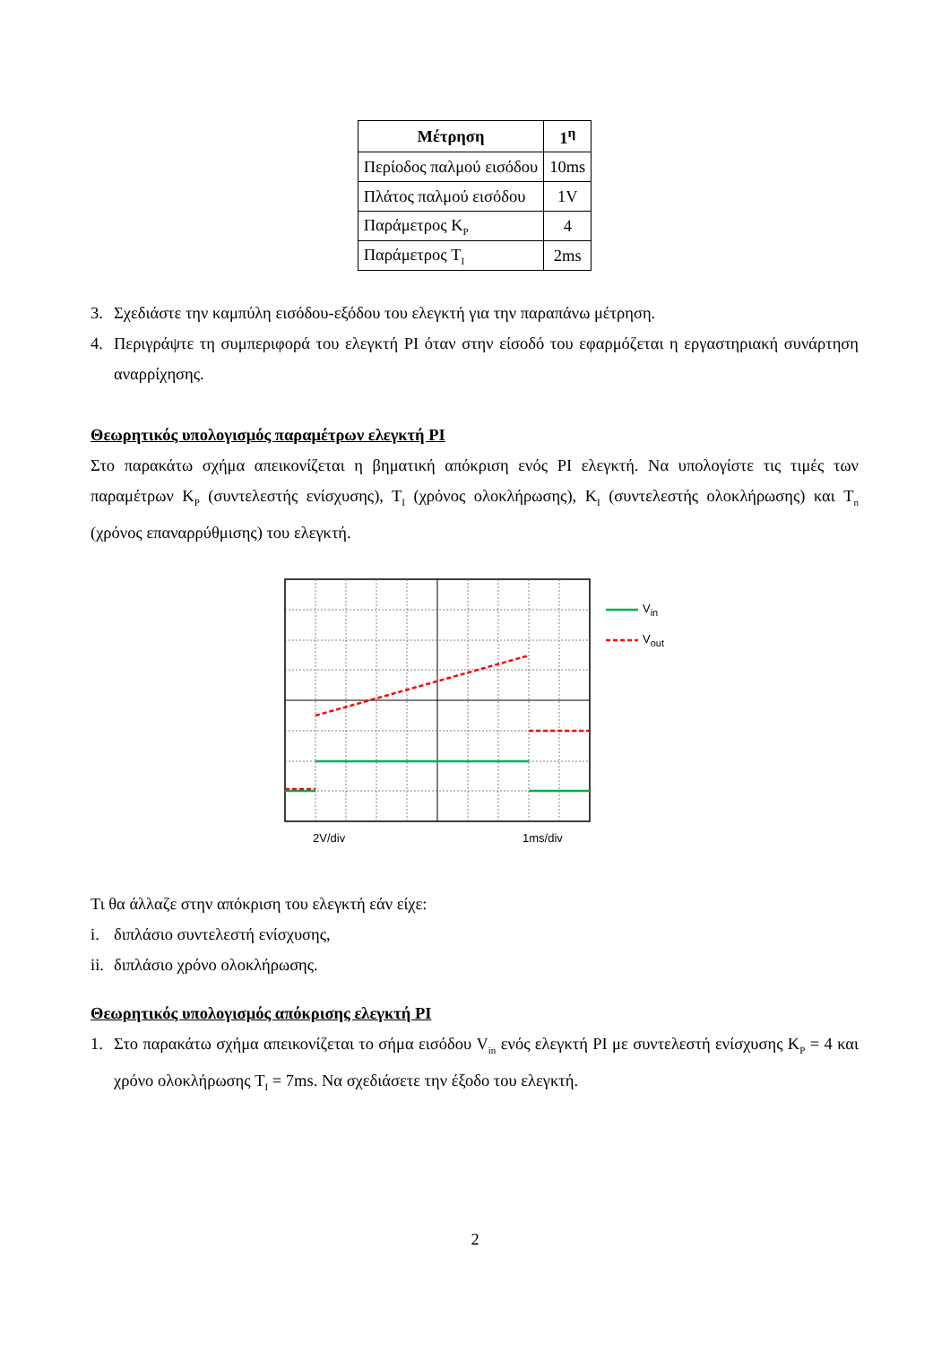| Μέτρηση | 1<sup>η</sup> |
| --- | --- |
| Περίοδος παλμού εισόδου | 10ms |
| Πλάτος παλμού εισόδου | 1V |
| Παράμετρος K<sub>P</sub> | 4 |
| Παράμετρος T<sub>I</sub> | 2ms |
3. Σχεδιάστε την καμπύλη εισόδου-εξόδου του ελεγκτή για την παραπάνω μέτρηση.
4. Περιγράψτε τη συμπεριφορά του ελεγκτή PI όταν στην είσοδό του εφαρμόζεται η εργαστηριακή συνάρτηση αναρρίχησης.
Θεωρητικός υπολογισμός παραμέτρων ελεγκτή PI
Στο παρακάτω σχήμα απεικονίζεται η βηματική απόκριση ενός PI ελεγκτή. Να υπολογίστε τις τιμές των παραμέτρων K<sub>P</sub> (συντελεστής ενίσχυσης), T<sub>I</sub> (χρόνος ολοκλήρωσης), K<sub>I</sub> (συντελεστής ολοκλήρωσης) και T<sub>n</sub> (χρόνος επαναρρύθμισης) του ελεγκτή.
V<sub>in</sub>
V<sub>out</sub>
2V/div 1ms/div
Τι θα άλλαζε στην απόκριση του ελεγκτή εάν είχε:
i. διπλάσιο συντελεστή ενίσχυσης,
ii. διπλάσιο χρόνο ολοκλήρωσης.
Θεωρητικός υπολογισμός απόκρισης ελεγκτή PI
1. Στο παρακάτω σχήμα απεικονίζεται το σήμα εισόδου V<sub>in</sub> ενός ελεγκτή PI με συντελεστή ενίσχυσης K<sub>P</sub> = 4 και χρόνο ολοκλήρωσης T<sub>I</sub> = 7ms. Να σχεδιάσετε την έξοδο του ελεγκτή.
2